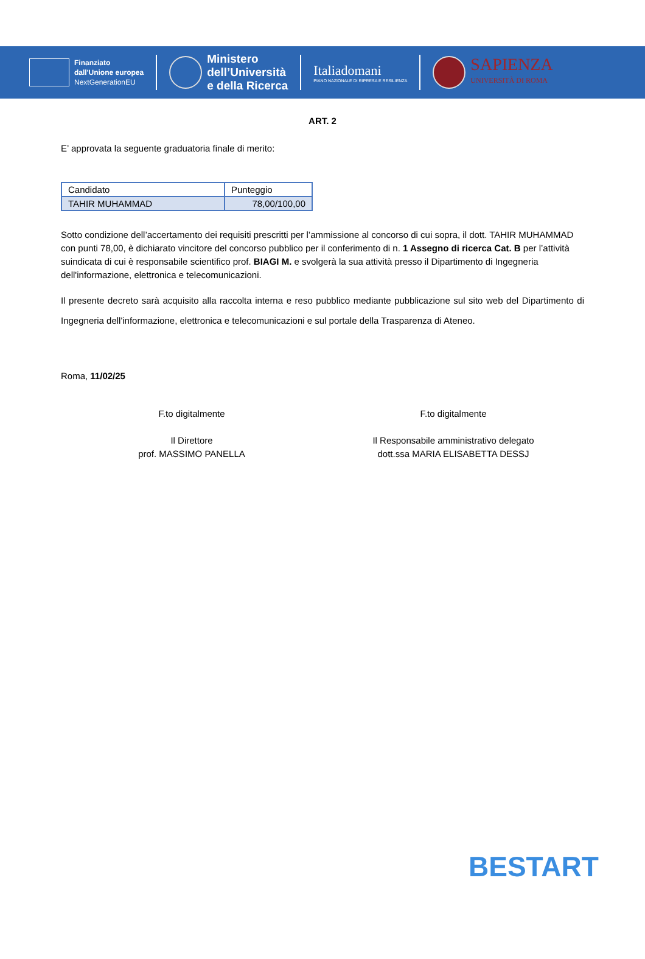Finanziato
dall'Unione europea
NextGenerationEU
Ministero
dell’Università
e della Ricerca
Italiadomani
PIANO NAZIONALE DI RIPRESA E RESILIENZA
SAPIENZA
UNIVERSITÀ DI ROMA
ART. 2
E’ approvata la seguente graduatoria finale di merito:
| Candidato | Punteggio |
| TAHIR MUHAMMAD | 78,00/100,00 |
Sotto condizione dell’accertamento dei requisiti prescritti per l’ammissione al concorso di cui sopra, il dott. TAHIR MUHAMMAD con punti 78,00, è dichiarato vincitore del concorso pubblico per il conferimento di n. 1 Assegno di ricerca Cat. B per l’attività suindicata di cui è responsabile scientifico prof. BIAGI M. e svolgerà la sua attività presso il Dipartimento di Ingegneria dell'informazione, elettronica e telecomunicazioni.
Il presente decreto sarà acquisito alla raccolta interna e reso pubblico mediante pubblicazione sul sito web del Dipartimento di Ingegneria dell'informazione, elettronica e telecomunicazioni e sul portale della Trasparenza di Ateneo.
Roma, 11/02/25
F.to digitalmente
Il Direttore
prof. MASSIMO PANELLA
F.to digitalmente
Il Responsabile amministrativo delegato
dott.ssa MARIA ELISABETTA DESSJ
BESTART